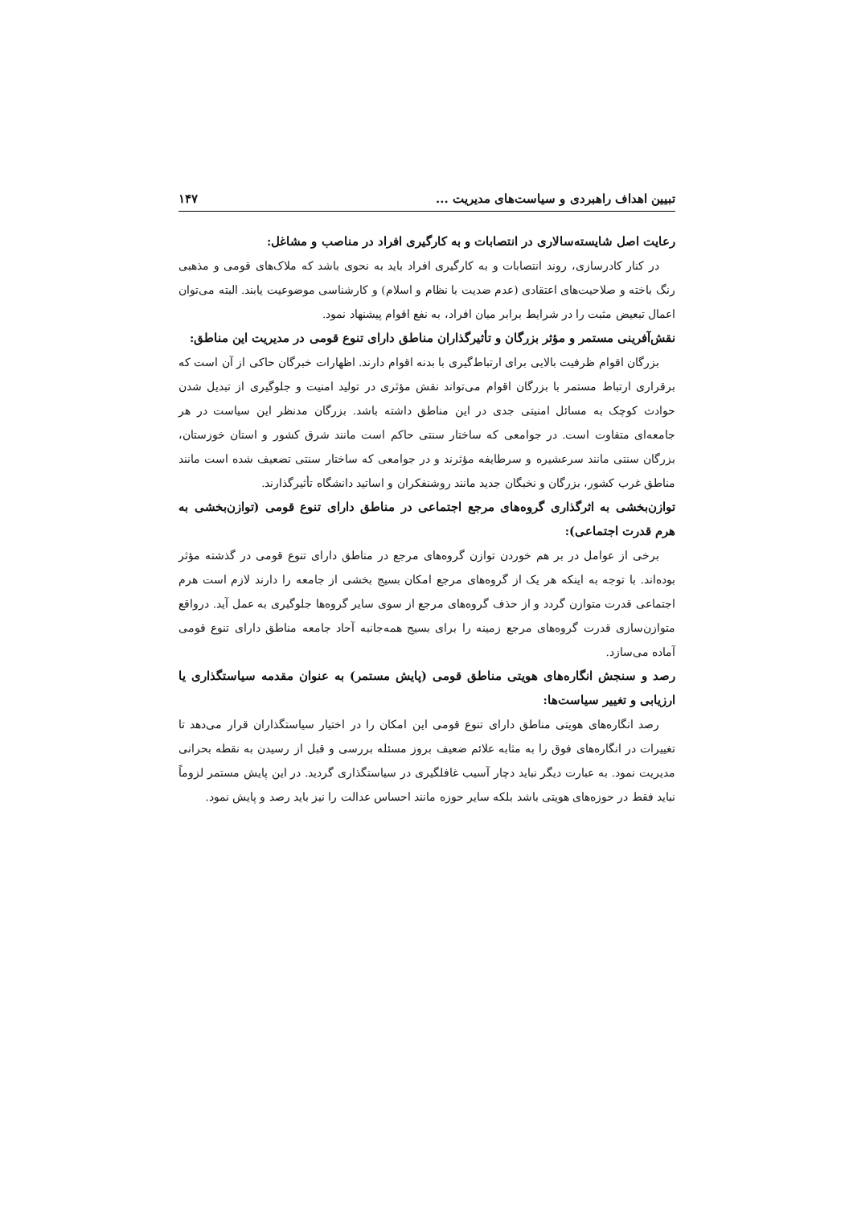تبیین اهداف راهبردی و سیاست‌های مدیریت ... ۱۴۷
رعایت اصل شایسته‌سالاری در انتصابات و به کارگیری افراد در مناصب و مشاغل:
در کنار کادرسازی، روند انتصابات و به کارگیری افراد باید به نحوی باشد که ملاک‌های قومی و مذهبی رنگ باخته و صلاحیت‌های اعتقادی (عدم ضدیت با نظام و اسلام) و کارشناسی موضوعیت یابند. البته می‌توان اعمال تبعیض مثبت را در شرایط برابر میان افراد، به نفع اقوام پیشنهاد نمود.
نقش‌آفرینی مستمر و مؤثر بزرگان و تأثیرگذاران مناطق دارای تنوع قومی در مدیریت این مناطق:
بزرگان اقوام ظرفیت بالایی برای ارتباط‌گیری با بدنه اقوام دارند. اظهارات خبرگان حاکی از آن است که برقراری ارتباط مستمر با بزرگان اقوام می‌تواند نقش مؤثری در تولید امنیت و جلوگیری از تبدیل شدن حوادث کوچک به مسائل امنیتی جدی در این مناطق داشته باشد. بزرگان مدنظر این سیاست در هر جامعه‌ای متفاوت است. در جوامعی که ساختار سنتی حاکم است مانند شرق کشور و استان خوزستان، بزرگان سنتی مانند سرعشیره و سرطایفه مؤثرند و در جوامعی که ساختار سنتی تضعیف شده است مانند مناطق غرب کشور، بزرگان و نخبگان جدید مانند روشنفکران و اساتید دانشگاه تأثیرگذارند.
توازن‌بخشی به اثرگذاری گروه‌های مرجع اجتماعی در مناطق دارای تنوع قومی (توازن‌بخشی به هرم قدرت اجتماعی):
برخی از عوامل در بر هم خوردن توازن گروه‌های مرجع در مناطق دارای تنوع قومی در گذشته مؤثر بوده‌اند. با توجه به اینکه هر یک از گروه‌های مرجع امکان بسیج بخشی از جامعه را دارند لازم است هرم اجتماعی قدرت متوازن گردد و از حذف گروه‌های مرجع از سوی سایر گروه‌ها جلوگیری به عمل آید. درواقع متوازن‌سازی قدرت گروه‌های مرجع زمینه را برای بسیج همه‌جانبه آحاد جامعه مناطق دارای تنوع قومی آماده می‌سازد.
رصد و سنجش انگاره‌های هویتی مناطق قومی (پایش مستمر) به عنوان مقدمه سیاستگذاری یا ارزیابی و تغییر سیاست‌ها:
رصد انگاره‌های هویتی مناطق دارای تنوع قومی این امکان را در اختیار سیاستگذاران قرار می‌دهد تا تغییرات در انگاره‌های فوق را به مثابه علائم ضعیف بروز مسئله بررسی و قبل از رسیدن به نقطه بحرانی مدیریت نمود. به عبارت دیگر نباید دچار آسیب غافلگیری در سیاستگذاری گردید. در این پایش مستمر لزوماً نباید فقط در حوزه‌های هویتی باشد بلکه سایر حوزه مانند احساس عدالت را نیز باید رصد و پایش نمود.